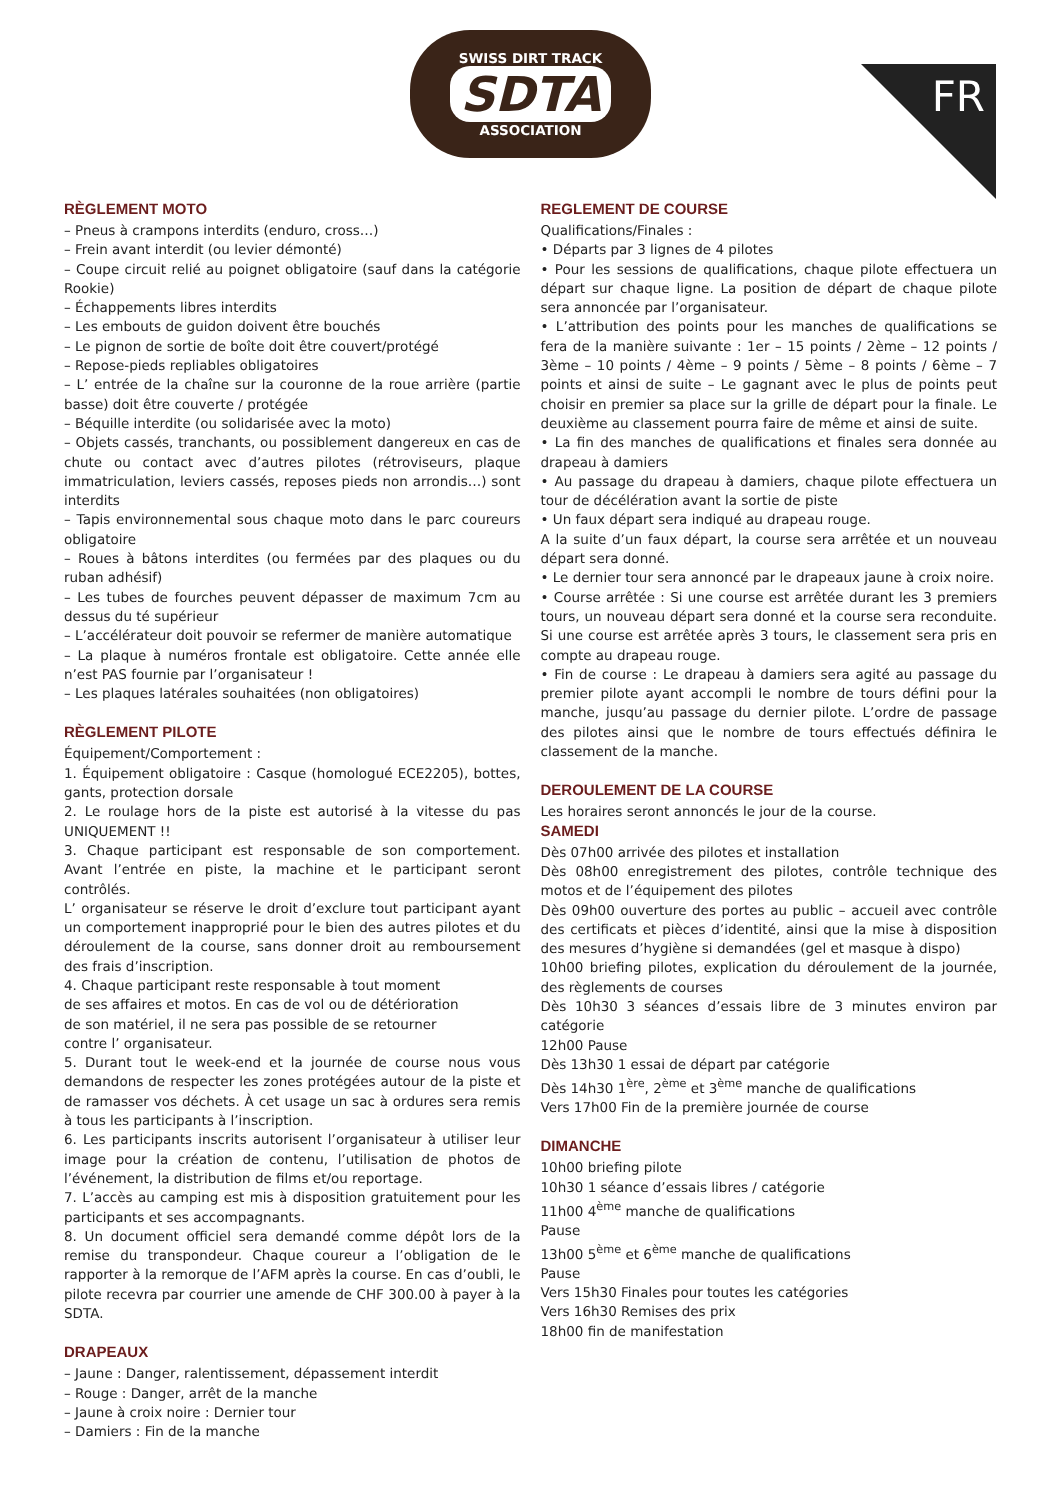SWISS DIRT TRACK
SDTA
ASSOCIATION
FR
RÈGLEMENT MOTO
– Pneus à crampons interdits (enduro, cross…)
– Frein avant interdit (ou levier démonté)
– Coupe circuit relié au poignet obligatoire (sauf dans la catégorie Rookie)
– Échappements libres interdits
– Les embouts de guidon doivent être bouchés
– Le pignon de sortie de boîte doit être couvert/protégé
– Repose-pieds repliables obligatoires
– L’ entrée de la chaîne sur la couronne de la roue arrière (partie basse) doit être couverte / protégée
– Béquille interdite (ou solidarisée avec la moto)
– Objets cassés, tranchants, ou possiblement dangereux en cas de chute ou contact avec d’autres pilotes (rétroviseurs, plaque immatriculation, leviers cassés, reposes pieds non arrondis…) sont interdits
– Tapis environnemental sous chaque moto dans le parc coureurs obligatoire
– Roues à bâtons interdites (ou fermées par des plaques ou du ruban adhésif)
– Les tubes de fourches peuvent dépasser de maximum 7cm au dessus du té supérieur
– L’accélérateur doit pouvoir se refermer de manière automatique
– La plaque à numéros frontale est obligatoire. Cette année elle n’est PAS fournie par l’organisateur !
– Les plaques latérales souhaitées (non obligatoires)
RÈGLEMENT PILOTE
Équipement/Comportement :
1. Équipement obligatoire : Casque (homologué ECE2205), bottes, gants, protection dorsale
2. Le roulage hors de la piste est autorisé à la vitesse du pas UNIQUEMENT !!
3. Chaque participant est responsable de son comportement. Avant l’entrée en piste, la machine et le participant seront contrôlés.
L’ organisateur se réserve le droit d’exclure tout participant ayant un comportement inapproprié pour le bien des autres pilotes et du déroulement de la course, sans donner droit au remboursement des frais d’inscription.
4. Chaque participant reste responsable à tout moment
de ses affaires et motos. En cas de vol ou de détérioration
de son matériel, il ne sera pas possible de se retourner
contre l’ organisateur.
5. Durant tout le week-end et la journée de course nous vous demandons de respecter les zones protégées autour de la piste et de ramasser vos déchets. À cet usage un sac à ordures sera remis à tous les participants à l’inscription.
6. Les participants inscrits autorisent l’organisateur à utiliser leur image pour la création de contenu, l’utilisation de photos de l’événement, la distribution de films et/ou reportage.
7. L’accès au camping est mis à disposition gratuitement pour les participants et ses accompagnants.
8. Un document officiel sera demandé comme dépôt lors de la remise du transpondeur. Chaque coureur a l’obligation de le rapporter à la remorque de l’AFM après la course. En cas d’oubli, le pilote recevra par courrier une amende de CHF 300.00 à payer à la SDTA.
DRAPEAUX
– Jaune : Danger, ralentissement, dépassement interdit
– Rouge : Danger, arrêt de la manche
– Jaune à croix noire : Dernier tour
– Damiers : Fin de la manche
REGLEMENT DE COURSE
Qualifications/Finales :
• Départs par 3 lignes de 4 pilotes
• Pour les sessions de qualifications, chaque pilote effectuera un départ sur chaque ligne. La position de départ de chaque pilote sera annoncée par l’organisateur.
• L’attribution des points pour les manches de qualifications se fera de la manière suivante : 1er – 15 points / 2ème – 12 points / 3ème – 10 points / 4ème – 9 points / 5ème – 8 points / 6ème – 7 points et ainsi de suite – Le gagnant avec le plus de points peut choisir en premier sa place sur la grille de départ pour la finale. Le deuxième au classement pourra faire de même et ainsi de suite.
• La fin des manches de qualifications et finales sera donnée au drapeau à damiers
• Au passage du drapeau à damiers, chaque pilote effectuera un tour de décélération avant la sortie de piste
• Un faux départ sera indiqué au drapeau rouge.
A la suite d’un faux départ, la course sera arrêtée et un nouveau départ sera donné.
• Le dernier tour sera annoncé par le drapeaux jaune à croix noire.
• Course arrêtée : Si une course est arrêtée durant les 3 premiers tours, un nouveau départ sera donné et la course sera reconduite. Si une course est arrêtée après 3 tours, le classement sera pris en compte au drapeau rouge.
• Fin de course : Le drapeau à damiers sera agité au passage du premier pilote ayant accompli le nombre de tours défini pour la manche, jusqu’au passage du dernier pilote. L’ordre de passage des pilotes ainsi que le nombre de tours effectués définira le classement de la manche.
DEROULEMENT DE LA COURSE
Les horaires seront annoncés le jour de la course.
SAMEDI
Dès 07h00 arrivée des pilotes et installation
Dès 08h00 enregistrement des pilotes, contrôle technique des motos et de l’équipement des pilotes
Dès 09h00 ouverture des portes au public – accueil avec contrôle des certificats et pièces d’identité, ainsi que la mise à disposition des mesures d’hygiène si demandées (gel et masque à dispo)
10h00 briefing pilotes, explication du déroulement de la journée, des règlements de courses
Dès 10h30 3 séances d’essais libre de 3 minutes environ par catégorie
12h00 Pause
Dès 13h30 1 essai de départ par catégorie
Dès 14h30 1<sup>ère</sup>, 2<sup>ème</sup> et 3<sup>ème</sup> manche de qualifications
Vers 17h00 Fin de la première journée de course
DIMANCHE
10h00 briefing pilote
10h30 1 séance d’essais libres / catégorie
11h00 4<sup>ème</sup> manche de qualifications
Pause
13h00 5<sup>ème</sup> et 6<sup>ème</sup> manche de qualifications
Pause
Vers 15h30 Finales pour toutes les catégories
Vers 16h30 Remises des prix
18h00 fin de manifestation